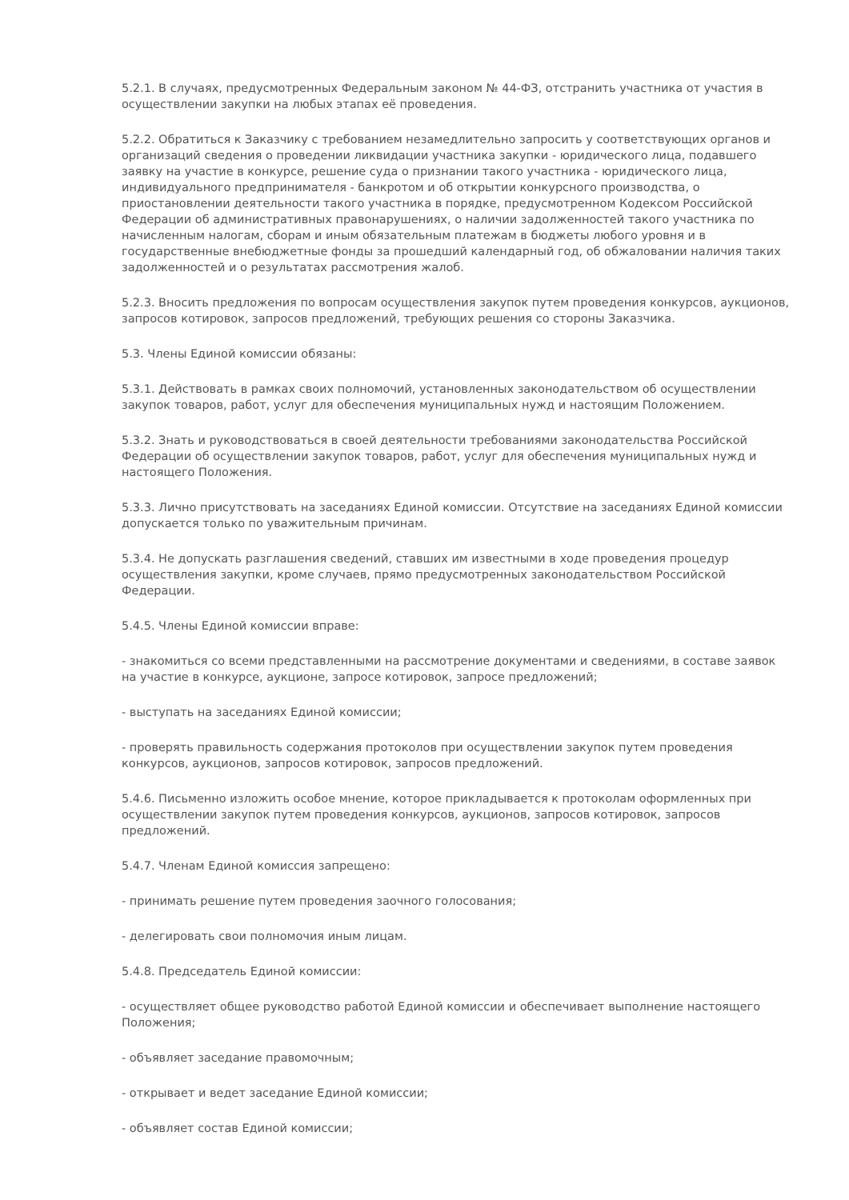5.2.1. В случаях, предусмотренных Федеральным законом № 44-ФЗ, отстранить участника от участия в осуществлении закупки на любых этапах её проведения.
5.2.2. Обратиться к Заказчику с требованием незамедлительно запросить у соответствующих органов и организаций сведения о проведении ликвидации участника закупки - юридического лица, подавшего заявку на участие в конкурсе, решение суда о признании такого участника - юридического лица, индивидуального предпринимателя - банкротом и об открытии конкурсного производства, о приостановлении деятельности такого участника в порядке, предусмотренном Кодексом Российской Федерации об административных правонарушениях, о наличии задолженностей такого участника по начисленным налогам, сборам и иным обязательным платежам в бюджеты любого уровня и в государственные внебюджетные фонды за прошедший календарный год, об обжаловании наличия таких задолженностей и о результатах рассмотрения жалоб.
5.2.3. Вносить предложения по вопросам осуществления закупок путем проведения конкурсов, аукционов, запросов котировок, запросов предложений, требующих решения со стороны Заказчика.
5.3. Члены Единой комиссии обязаны:
5.3.1. Действовать в рамках своих полномочий, установленных законодательством об осуществлении закупок товаров, работ, услуг для обеспечения муниципальных нужд и настоящим Положением.
5.3.2. Знать и руководствоваться в своей деятельности требованиями законодательства Российской Федерации об осуществлении закупок товаров, работ, услуг для обеспечения муниципальных нужд и настоящего Положения.
5.3.3. Лично присутствовать на заседаниях Единой комиссии. Отсутствие на заседаниях Единой комиссии допускается только по уважительным причинам.
5.3.4. Не допускать разглашения сведений, ставших им известными в ходе проведения процедур осуществления закупки, кроме случаев, прямо предусмотренных законодательством Российской Федерации.
5.4.5. Члены Единой комиссии вправе:
- знакомиться со всеми представленными на рассмотрение документами и сведениями, в составе заявок на участие в конкурсе, аукционе, запросе котировок, запросе предложений;
- выступать на заседаниях Единой комиссии;
- проверять правильность содержания протоколов при осуществлении закупок путем проведения конкурсов, аукционов, запросов котировок, запросов предложений.
5.4.6. Письменно изложить особое мнение, которое прикладывается к протоколам оформленных при осуществлении закупок путем проведения конкурсов, аукционов, запросов котировок, запросов предложений.
5.4.7. Членам Единой комиссия запрещено:
- принимать решение путем проведения заочного голосования;
- делегировать свои полномочия иным лицам.
5.4.8. Председатель Единой комиссии:
- осуществляет общее руководство работой Единой комиссии и обеспечивает выполнение настоящего Положения;
- объявляет заседание правомочным;
- открывает и ведет заседание Единой комиссии;
- объявляет состав Единой комиссии;